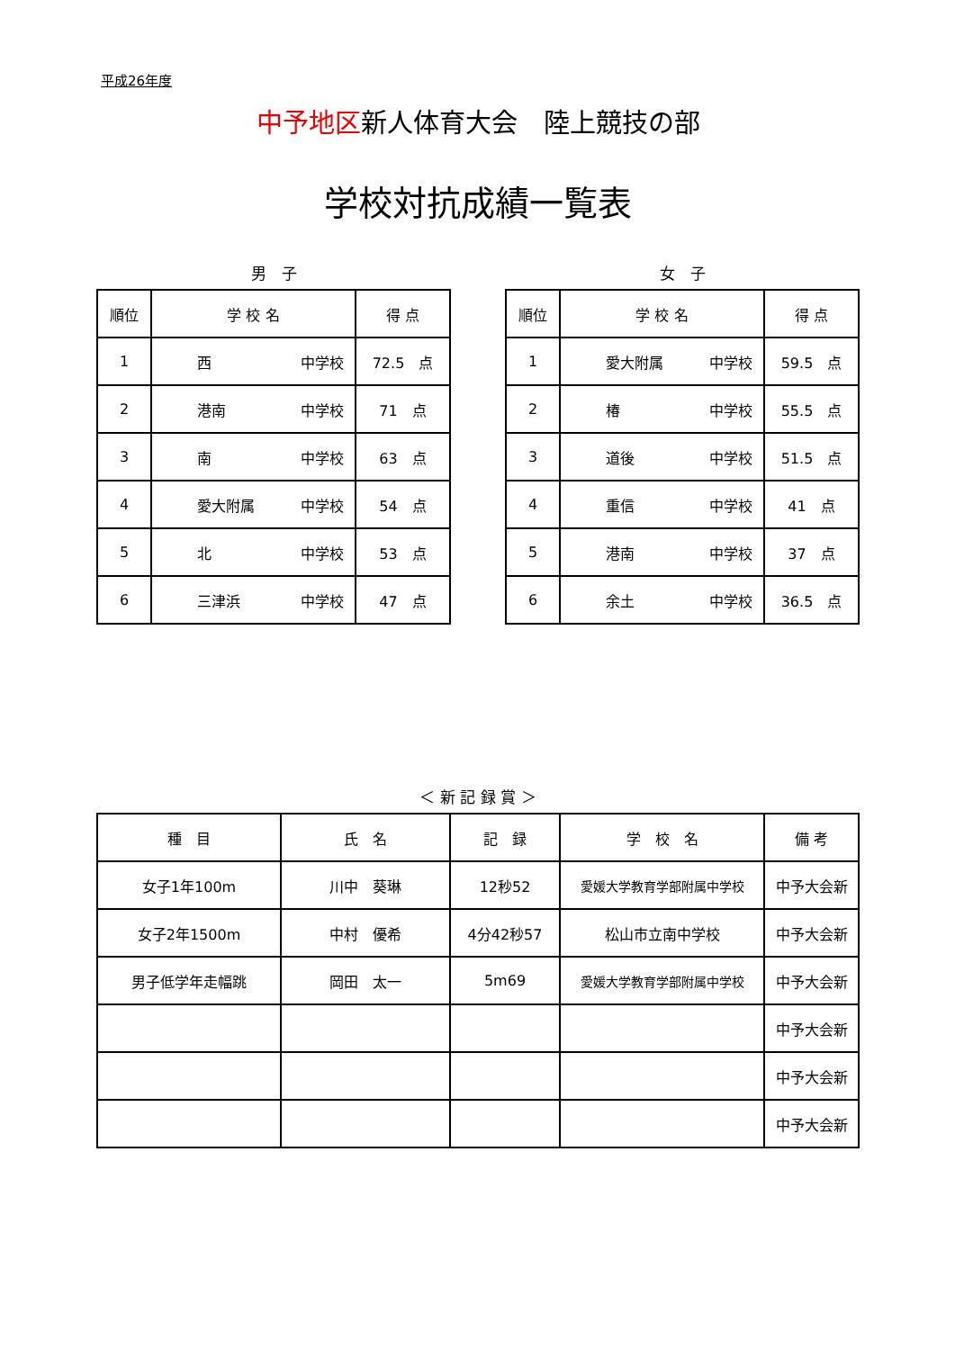平成26年度
中予地区新人体育大会　陸上競技の部
学校対抗成績一覧表
男　子
| 順位 | 学 校 名 | 得 点 |
| --- | --- | --- |
| 1 | 西 中学校 | 72.5 点 |
| 2 | 港南 中学校 | 71 点 |
| 3 | 南 中学校 | 63 点 |
| 4 | 愛大附属 中学校 | 54 点 |
| 5 | 北 中学校 | 53 点 |
| 6 | 三津浜 中学校 | 47 点 |
女　子
| 順位 | 学 校 名 | 得 点 |
| --- | --- | --- |
| 1 | 愛大附属 中学校 | 59.5 点 |
| 2 | 椿 中学校 | 55.5 点 |
| 3 | 道後 中学校 | 51.5 点 |
| 4 | 重信 中学校 | 41 点 |
| 5 | 港南 中学校 | 37 点 |
| 6 | 余土 中学校 | 36.5 点 |
＜ 新 記 録 賞 ＞
| 種 目 | 氏 名 | 記 録 | 学 校 名 | 備 考 |
| --- | --- | --- | --- | --- |
| 女子1年100m | 川中 葵琳 | 12秒52 | 愛媛大学教育学部附属中学校 | 中予大会新 |
| 女子2年1500m | 中村 優希 | 4分42秒57 | 松山市立南中学校 | 中予大会新 |
| 男子低学年走幅跳 | 岡田 太一 | 5m69 | 愛媛大学教育学部附属中学校 | 中予大会新 |
| | | | | 中予大会新 |
| | | | | 中予大会新 |
| | | | | 中予大会新 |